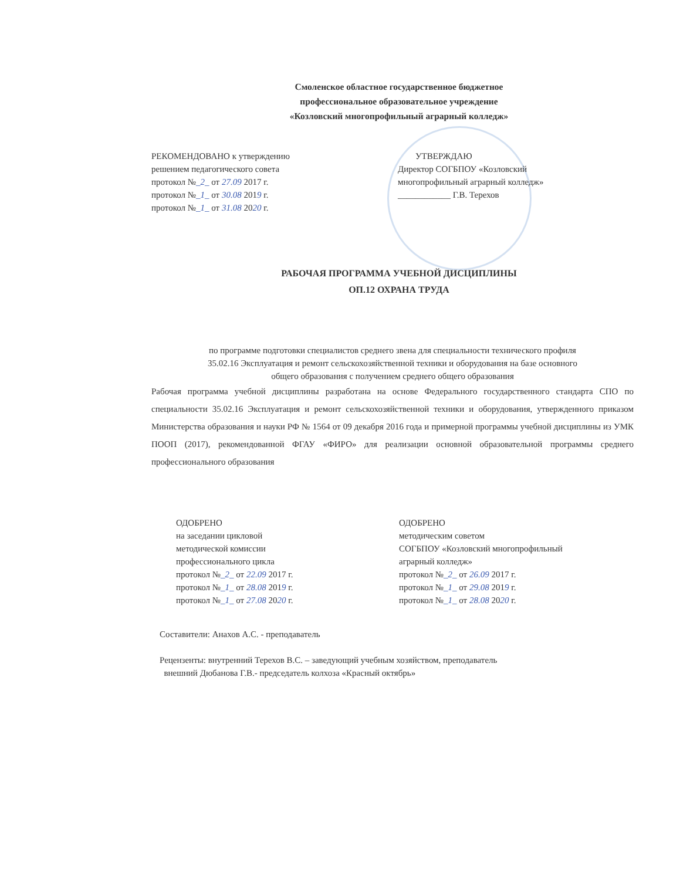Смоленское областное государственное бюджетное
профессиональное образовательное учреждение
«Козловский многопрофильный аграрный колледж»
РЕКОМЕНДОВАНО к утверждению
решением педагогического совета
протокол №_2_ от 27.09 2017 г.
протокол №_1_ от 30.08 2019 г.
протокол №_1_ от 31.08 2020 г.
УТВЕРЖДАЮ
Директор СОГБПОУ «Козловский
многопрофильный аграрный колледж»
____________ Г.В. Терехов
РАБОЧАЯ ПРОГРАММА УЧЕБНОЙ ДИСЦИПЛИНЫ
ОП.12 ОХРАНА ТРУДА
по программе подготовки специалистов среднего звена для специальности технического профиля
35.02.16 Эксплуатация и ремонт сельскохозяйственной техники и оборудования на базе основного
общего образования с получением среднего общего образования
Рабочая программа учебной дисциплины разработана на основе Федерального государственного стандарта СПО по специальности 35.02.16 Эксплуатация и ремонт сельскохозяйственной техники и оборудования, утвержденного приказом Министерства образования и науки РФ № 1564 от 09 декабря 2016 года и примерной программы учебной дисциплины из УМК ПООП (2017), рекомендованной ФГАУ «ФИРО» для реализации основной образовательной программы среднего профессионального образования
ОДОБРЕНО
на заседании цикловой
методической комиссии
профессионального цикла
протокол №_2_ от 22.09 2017 г.
протокол №_1_ от 28.08 2019 г.
протокол №_1_ от 27.08 2020 г.
ОДОБРЕНО
методическим советом
СОГБПОУ «Козловский многопрофильный
аграрный колледж»
протокол №_2_ от 26.09 2017 г.
протокол №_1_ от 29.08 2019 г.
протокол №_1_ от 28.08 2020 г.
Составители: Анахов А.С. - преподаватель
Рецензенты: внутренний Терехов В.С. – заведующий учебным хозяйством, преподаватель
внешний Дюбанова Г.В.- председатель колхоза «Красный октябрь»